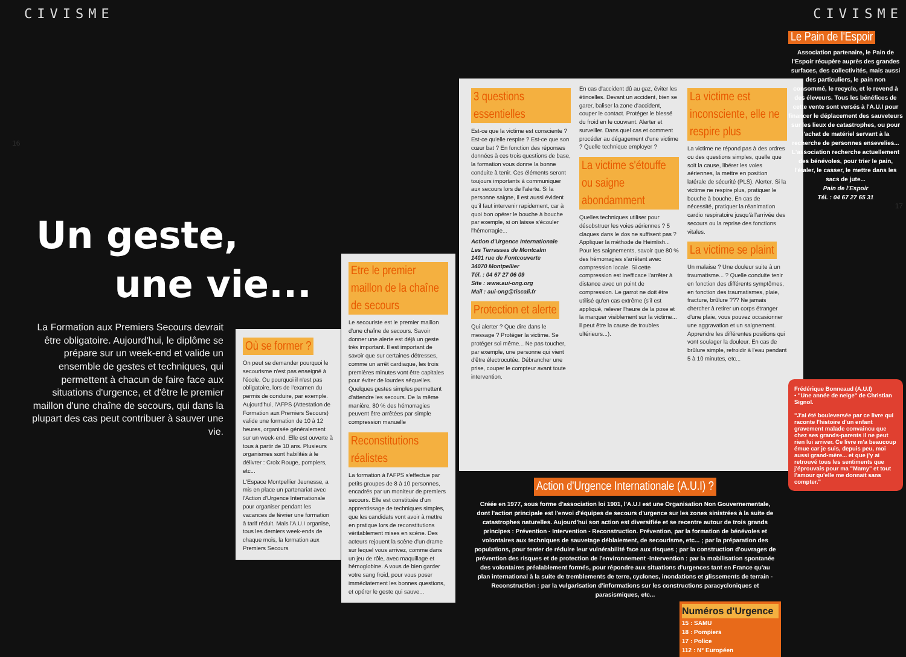CIVISME
16
Un geste,
une vie...
La Formation aux Premiers Secours devrait être obligatoire. Aujourd'hui, le diplôme se prépare sur un week-end et valide un ensemble de gestes et techniques, qui permettent à chacun de faire face aux situations d'urgence, et d'être le premier maillon d'une chaîne de secours, qui dans la plupart des cas peut contribuer à sauver une vie.
Où se former ?
On peut se demander pourquoi le secourisme n'est pas enseigné à l'école. Ou pourquoi il n'est pas obligatoire, lors de l'examen du permis de conduire, par exemple. Aujourd'hui, l'AFPS (Attestation de Formation aux Premiers Secours) valide une formation de 10 à 12 heures, organisée généralement sur un week-end. Elle est ouverte à tous à partir de 10 ans. Plusieurs organismes sont habilités à le délivrer : Croix Rouge, pompiers, etc...
L'Espace Montpellier Jeunesse, a mis en place un partenariat avec l'Action d'Urgence Internationale pour organiser pendant les vacances de février une formation à tarif réduit. Mais l'A.U.I organise, tous les derniers week-ends de chaque mois, la formation aux Premiers Secours
Etre le premier maillon de la chaîne de secours
Le secouriste est le premier maillon d'une chaîne de secours. Savoir donner une alerte est déjà un geste très important. Il est important de savoir que sur certaines détresses, comme un arrêt cardiaque, les trois premières minutes vont être capitales pour éviter de lourdes séquelles. Quelques gestes simples permettent d'attendre les secours. De la même manière, 80 % des hémorragies peuvent être arrêtées par simple compression manuelle
Reconstitutions réalistes
La formation à l'AFPS s'effectue par petits groupes de 8 à 10 personnes, encadrés par un moniteur de premiers secours. Elle est constituée d'un apprentissage de techniques simples, que les candidats vont avoir à mettre en pratique lors de reconstitutions véritablement mises en scène. Des acteurs rejouent la scène d'un drame sur lequel vous arrivez, comme dans un jeu de rôle, avec maquillage et hémoglobine. A vous de bien garder votre sang froid, pour vous poser immédiatement les bonnes questions, et opérer le geste qui sauve...
3 questions essentielles
Est-ce que la victime est consciente ? Est-ce qu'elle respire ? Est-ce que son cœur bat ? En fonction des réponses données à ces trois questions de base, la formation vous donne la bonne conduite à tenir. Ces éléments seront toujours importants à communiquer aux secours lors de l'alerte. Si la personne saigne, il est aussi évident qu'il faut intervenir rapidement, car à quoi bon opérer le bouche à bouche par exemple, si on laisse s'écouler l'hémorragie...
Action d'Urgence Internationale
Les Terrasses de Montcalm
1401 rue de Fontcouverte
34070 Montpellier
Tél. : 04 67 27 06 09
Site : www.aui-ong.org
Mail : aui-ong@tiscali.fr
Protection et alerte
Qui alerter ? Que dire dans le message ? Protéger la victime. Se protéger soi même... Ne pas toucher, par exemple, une personne qui vient d'être électrocutée. Débrancher une prise, couper le compteur avant toute intervention.
En cas d'accident dû au gaz, éviter les étincelles. Devant un accident, bien se garer, baliser la zone d'accident, couper le contact. Protéger le blessé du froid en le couvrant. Alerter et surveiller. Dans quel cas et comment procéder au dégagement d'une victime ? Quelle technique employer ?
La victime s'étouffe ou saigne abondamment
Quelles techniques utiliser pour désobstruer les voies aériennes ? 5 claques dans le dos ne suffisent pas ? Appliquer la méthode de Heimlish... Pour les saignements, savoir que 80 % des hémorragies s'arrêtent avec compression locale. Si cette compression est inefficace l'arrêter à distance avec un point de compression. Le garrot ne doit être utilisé qu'en cas extrême (s'il est appliqué, relever l'heure de la pose et la marquer visiblement sur la victime... il peut être la cause de troubles ultérieurs...).
La victime est inconsciente, elle ne respire plus
La victime ne répond pas à des ordres ou des questions simples, quelle que soit la cause, libérer les voies aériennes, la mettre en position latérale de sécurité (PLS). Alerter. Si la victime ne respire plus, pratiquer le bouche à bouche. En cas de nécessité, pratiquer la réanimation cardio respiratoire jusqu'à l'arrivée des secours ou la reprise des fonctions vitales.
La victime se plaint
Un malaise ? Une douleur suite à un traumatisme... ? Quelle conduite tenir en fonction des différents symptômes, en fonction des traumatismes, plaie, fracture, brûlure ??? Ne jamais chercher à retirer un corps étranger d'une plaie, vous pouvez occasionner une aggravation et un saignement. Apprendre les différentes positions qui vont soulager la douleur. En cas de brûlure simple, refroidir à l'eau pendant 5 à 10 minutes, etc...
CIVISME
Le Pain de l'Espoir
Association partenaire, le Pain de l'Espoir récupère auprès des grandes surfaces, des collectivités, mais aussi des particuliers, le pain non consommé, le recycle, et le revend à des éleveurs. Tous les bénéfices de cette vente sont versés à l'A.U.I pour financer le déplacement des sauveteurs sur les lieux de catastrophes, ou pour l'achat de matériel servant à la recherche de personnes ensevelies... L'association recherche actuellement des bénévoles, pour trier le pain, l'étaler, le casser, le mettre dans les sacs de jute...
Pain de l'Espoir
Tél. : 04 67 27 65 31
17
Frédérique Bonneaud (A.U.I)
• "Une année de neige" de Christian Signol.
"J'ai été bouleversée par ce livre qui raconte l'histoire d'un enfant gravement malade convaincu que chez ses grands-parents il ne peut rien lui arriver. Ce livre m'a beaucoup émue car je suis, depuis peu, moi aussi grand-mère... et que j'y ai retrouvé tous les sentiments que j'éprouvais pour ma "Mamy" et tout l'amour qu'elle me donnait sans compter."
Action d'Urgence Internationale (A.U.I) ?
Créée en 1977, sous forme d'association loi 1901, l'A.U.I est une Organisation Non Gouvernementale, dont l'action principale est l'envoi d'équipes de secours d'urgence sur les zones sinistrées à la suite de catastrophes naturelles. Aujourd'hui son action est diversifiée et se recentre autour de trois grands principes : Prévention - Intervention - Reconstruction. Prévention, par la formation de bénévoles et volontaires aux techniques de sauvetage déblaiement, de secourisme, etc... ; par la préparation des populations, pour tenter de réduire leur vulnérabilité face aux risques ; par la construction d'ouvrages de prévention des risques et de protection de l'environnement -Intervention : par la mobilisation spontanée des volontaires préalablement formés, pour répondre aux situations d'urgences tant en France qu'au plan international à la suite de tremblements de terre, cyclones, inondations et glissements de terrain - Reconstruction : par la vulgarisation d'informations sur les constructions paracycloniques et parasismiques, etc...
Numéros d'Urgence
15 : SAMU
18 : Pompiers
17 : Police
112 : N° Européen